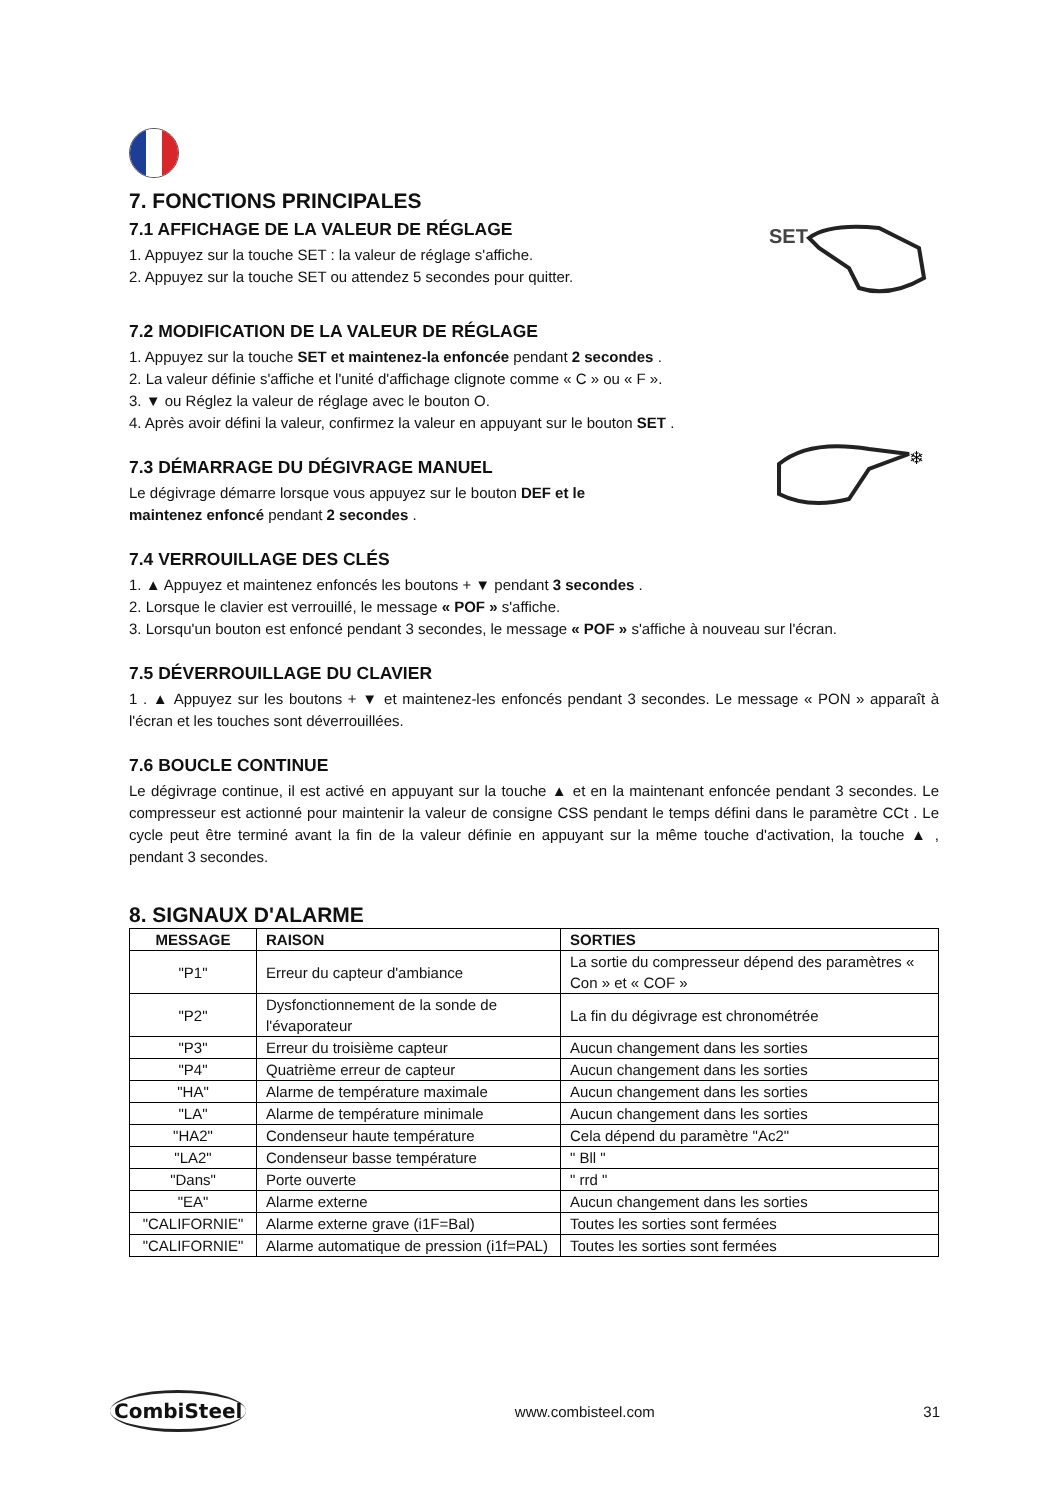7. FONCTIONS PRINCIPALES
7.1 AFFICHAGE DE LA VALEUR DE RÉGLAGE
1. Appuyez sur la touche SET : la valeur de réglage s'affiche.
2. Appuyez sur la touche SET ou attendez 5 secondes pour quitter.
SET
7.2 MODIFICATION DE LA VALEUR DE RÉGLAGE
1. Appuyez sur la touche SET et maintenez-la enfoncée pendant 2 secondes .
2. La valeur définie s'affiche et l'unité d'affichage clignote comme « C » ou « F ».
3. ▼ ou Réglez la valeur de réglage avec le bouton O.
4. Après avoir défini la valeur, confirmez la valeur en appuyant sur le bouton SET .
7.3 DÉMARRAGE DU DÉGIVRAGE MANUEL
Le dégivrage démarre lorsque vous appuyez sur le bouton DEF et le
maintenez enfoncé pendant 2 secondes .
❄
7.4 VERROUILLAGE DES CLÉS
1. ▲ Appuyez et maintenez enfoncés les boutons + ▼ pendant 3 secondes .
2. Lorsque le clavier est verrouillé, le message « POF » s'affiche.
3. Lorsqu'un bouton est enfoncé pendant 3 secondes, le message « POF » s'affiche à nouveau sur l'écran.
7.5 DÉVERROUILLAGE DU CLAVIER
1 . ▲ Appuyez sur les boutons + ▼ et maintenez-les enfoncés pendant 3 secondes. Le message « PON » apparaît à l'écran et les touches sont déverrouillées.
7.6 BOUCLE CONTINUE
Le dégivrage continue, il est activé en appuyant sur la touche ▲ et en la maintenant enfoncée pendant 3 secondes. Le compresseur est actionné pour maintenir la valeur de consigne CSS pendant le temps défini dans le paramètre CCt . Le cycle peut être terminé avant la fin de la valeur définie en appuyant sur la même touche d'activation, la touche ▲ , pendant 3 secondes.
8. SIGNAUX D'ALARME
| MESSAGE | RAISON | SORTIES |
| --- | --- | --- |
| "P1" | Erreur du capteur d'ambiance | La sortie du compresseur dépend des paramètres « Con » et « COF » |
| "P2" | Dysfonctionnement de la sonde de l'évaporateur | La fin du dégivrage est chronométrée |
| "P3" | Erreur du troisième capteur | Aucun changement dans les sorties |
| "P4" | Quatrième erreur de capteur | Aucun changement dans les sorties |
| "HA" | Alarme de température maximale | Aucun changement dans les sorties |
| "LA" | Alarme de température minimale | Aucun changement dans les sorties |
| "HA2" | Condenseur haute température | Cela dépend du paramètre "Ac2" |
| "LA2" | Condenseur basse température | " Bll " |
| "Dans" | Porte ouverte | " rrd " |
| "EA" | Alarme externe | Aucun changement dans les sorties |
| "CALIFORNIE" | Alarme externe grave (i1F=Bal) | Toutes les sorties sont fermées |
| "CALIFORNIE" | Alarme automatique de pression (i1f=PAL) | Toutes les sorties sont fermées |
CombiSteel
www.combisteel.com 31